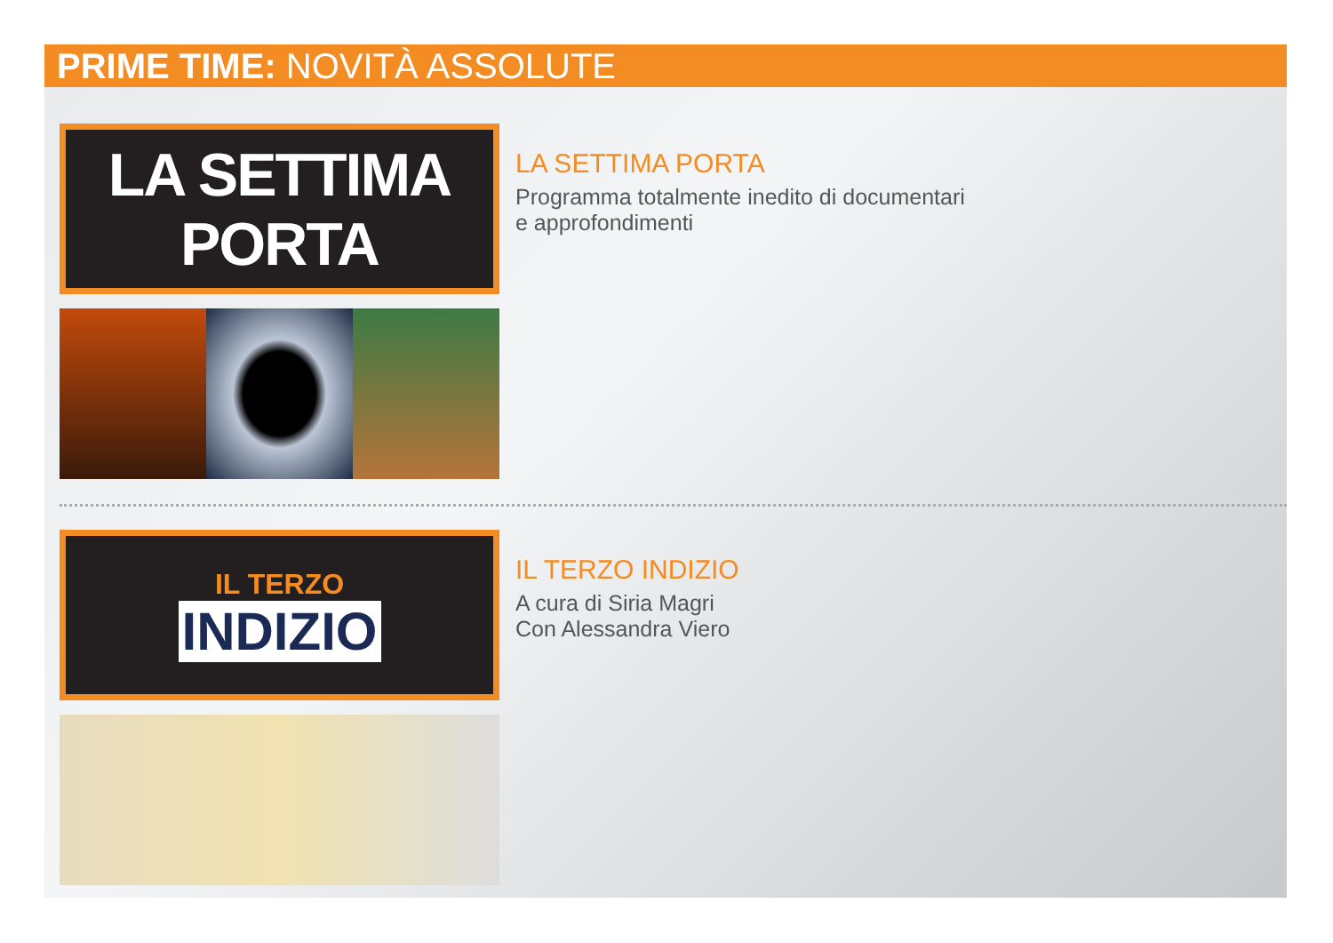PRIME TIME: NOVITÀ ASSOLUTE
LA SETTIMA PORTA
LA SETTIMA PORTA
Programma totalmente inedito di documentari
e approfondimenti
IL TERZO
INDIZIO
IL TERZO INDIZIO
A cura di Siria Magri
Con Alessandra Viero